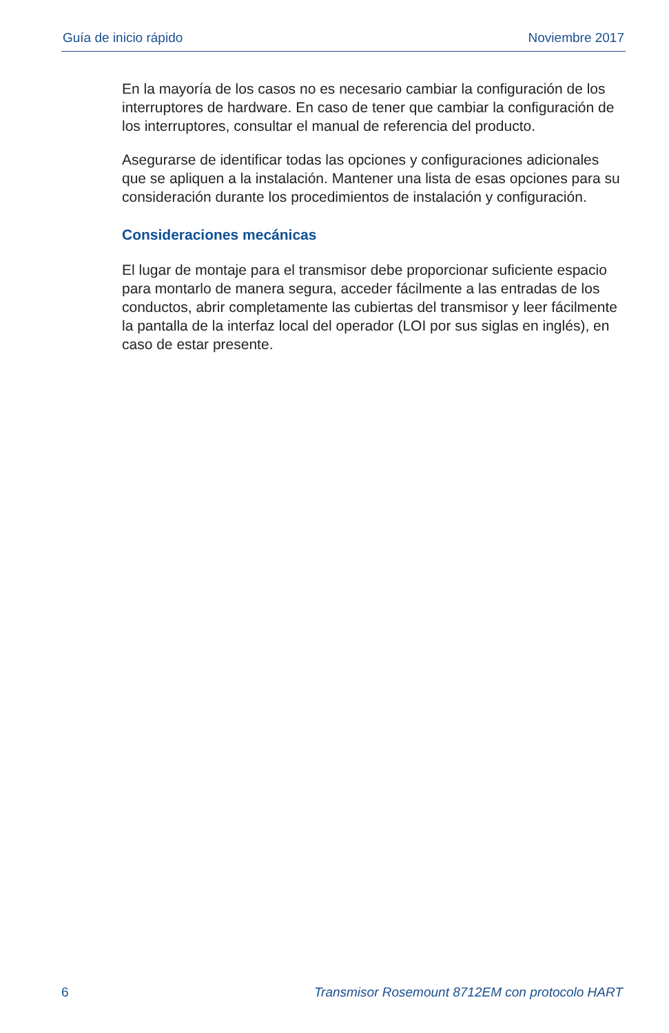Guía de inicio rápido Noviembre 2017
En la mayoría de los casos no es necesario cambiar la configuración de los interruptores de hardware. En caso de tener que cambiar la configuración de los interruptores, consultar el manual de referencia del producto.
Asegurarse de identificar todas las opciones y configuraciones adicionales que se apliquen a la instalación. Mantener una lista de esas opciones para su consideración durante los procedimientos de instalación y configuración.
Consideraciones mecánicas
El lugar de montaje para el transmisor debe proporcionar suficiente espacio para montarlo de manera segura, acceder fácilmente a las entradas de los conductos, abrir completamente las cubiertas del transmisor y leer fácilmente la pantalla de la interfaz local del operador (LOI por sus siglas en inglés), en caso de estar presente.
6 Transmisor Rosemount 8712EM con protocolo HART